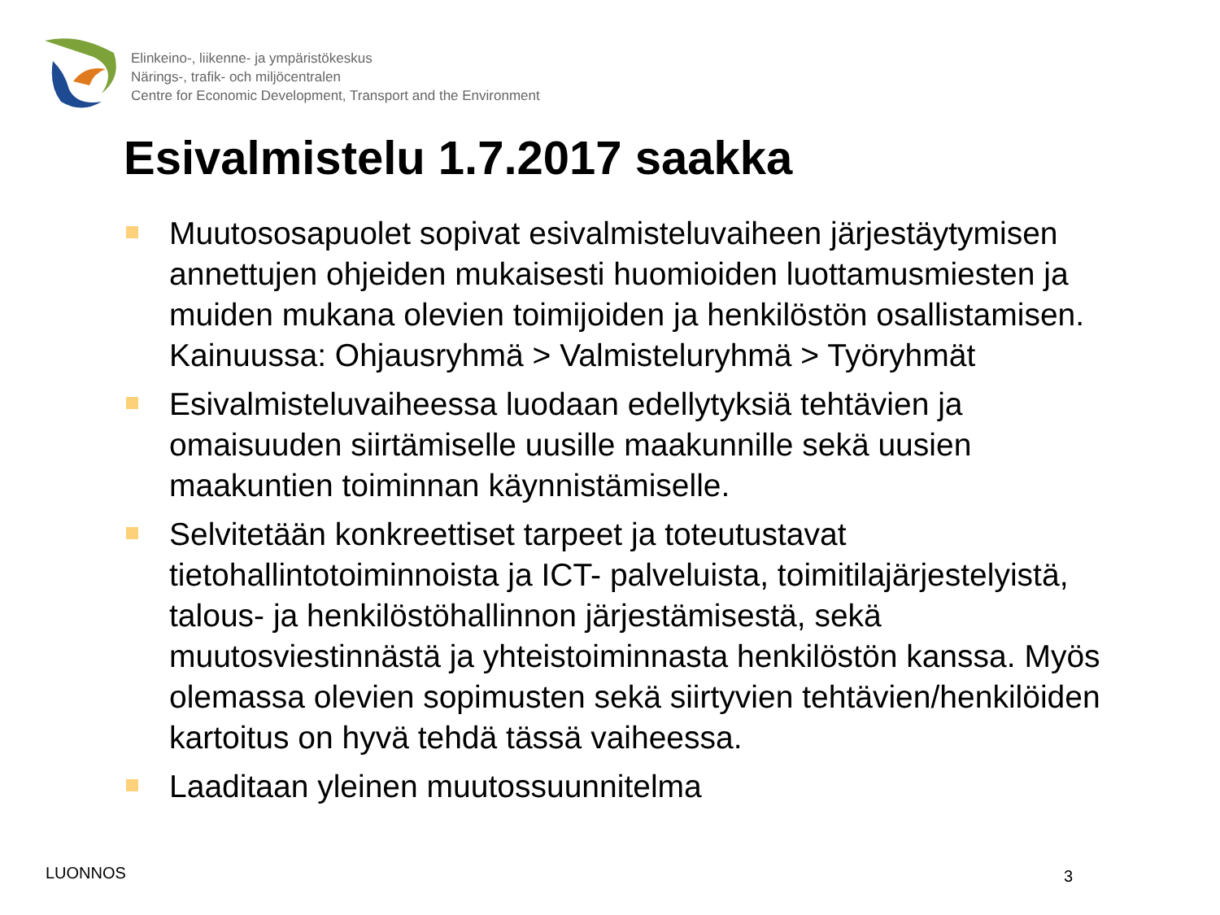Elinkeino-, liikenne- ja ympäristökeskus
Närings-, trafik- och miljöcentralen
Centre for Economic Development, Transport and the Environment
Esivalmistelu 1.7.2017 saakka
Muutososapuolet sopivat esivalmisteluvaiheen järjestäytymisen annettujen ohjeiden mukaisesti huomioiden luottamusmiesten ja muiden mukana olevien toimijoiden ja henkilöstön osallistamisen. Kainuussa: Ohjausryhmä > Valmisteluryhmä > Työryhmät
Esivalmisteluvaiheessa luodaan edellytyksiä tehtävien ja omaisuuden siirtämiselle uusille maakunnille sekä uusien maakuntien toiminnan käynnistämiselle.
Selvitetään konkreettiset tarpeet ja toteutustavat tietohallintotoiminnoista ja ICT- palveluista, toimitilajärjestelyistä, talous- ja henkilöstöhallinnon järjestämisestä, sekä muutosviestinnästä ja yhteistoiminnasta henkilöstön kanssa. Myös olemassa olevien sopimusten sekä siirtyvien tehtävien/henkilöiden kartoitus on hyvä tehdä tässä vaiheessa.
Laaditaan yleinen muutossuunnitelma
LUONNOS 3